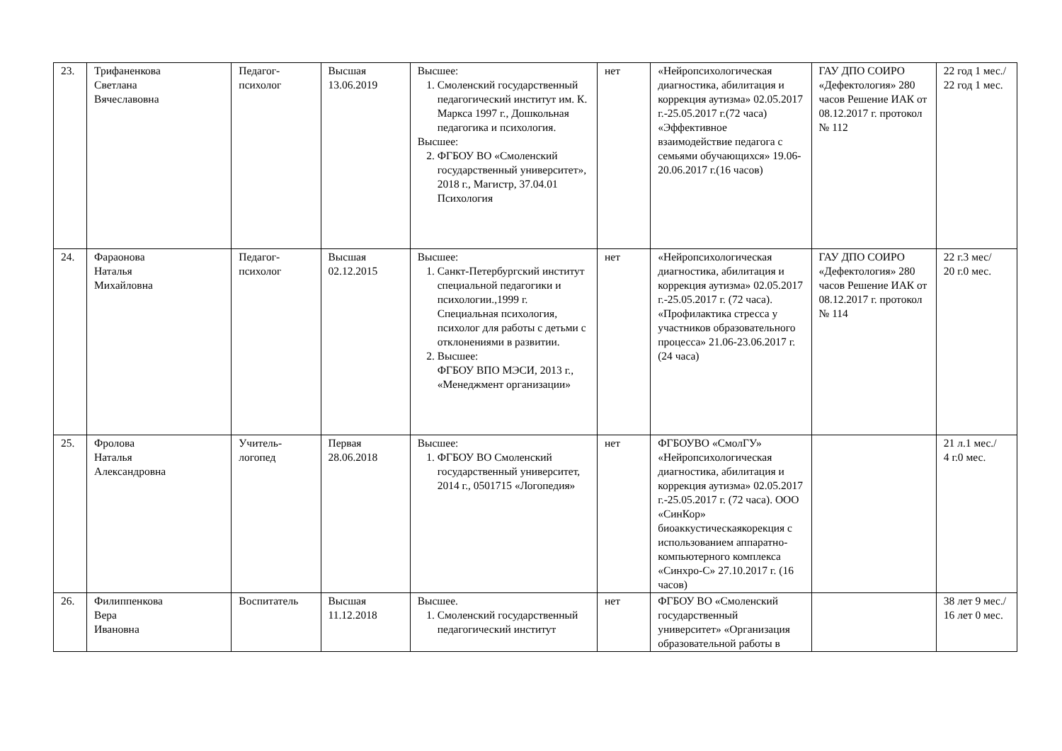| 23. | Трифаненкова Светлана Вячеславовна | Педагог-психолог | Высшая 13.06.2019 | Высшее: 1. Смоленский государственный педагогический институт им. К. Маркса 1997 г., Дошкольная педагогика и психология. Высшее: 2. ФГБОУ ВО «Смоленский государственный университет», 2018 г., Магистр, 37.04.01 Психология | нет | «Нейропсихологическая диагностика, абилитация и коррекция аутизма» 02.05.2017 г.-25.05.2017 г.(72 часа) «Эффективное взаимодействие педагога с семьями обучающихся» 19.06-20.06.2017 г.(16 часов) | ГАУ ДПО СОИРО «Дефектология» 280 часов Решение ИАК от 08.12.2017 г. протокол № 112 | 22 год 1 мес./ 22 год 1 мес. |
| 24. | Фараонова Наталья Михайловна | Педагог-психолог | Высшая 02.12.2015 | Высшее: 1. Санкт-Петербургский институт специальной педагогики и психологии.,1999 г. Специальная психология, психолог для работы с детьми с отклонениями в развитии. 2. Высшее: ФГБОУ ВПО МЭСИ, 2013 г., «Менеджмент организации» | нет | «Нейропсихологическая диагностика, абилитация и коррекция аутизма» 02.05.2017 г.-25.05.2017 г. (72 часа). «Профилактика стресса у участников образовательного процесса» 21.06-23.06.2017 г. (24 часа) | ГАУ ДПО СОИРО «Дефектология» 280 часов Решение ИАК от 08.12.2017 г. протокол № 114 | 22 г.3 мес/ 20 г.0 мес. |
| 25. | Фролова Наталья Александровна | Учитель-логопед | Первая 28.06.2018 | Высшее: 1. ФГБОУ ВО Смоленский государственный университет, 2014 г., 0501715 «Логопедия» | нет | ФГБОУВО «СмолГУ» «Нейропсихологическая диагностика, абилитация и коррекция аутизма» 02.05.2017 г.-25.05.2017 г. (72 часа). ООО «СинКор» биоаккустическаякорекция с использованием аппаратно-компьютерного комплекса «Синхро-С» 27.10.2017 г. (16 часов) | | 21 л.1 мес./ 4 г.0 мес. |
| 26. | Филиппенкова Вера Ивановна | Воспитатель | Высшая 11.12.2018 | Высшее. 1. Смоленский государственный педагогический институт | нет | ФГБОУ ВО «Смоленский государственный университет» «Организация образовательной работы в | | 38 лет 9 мес./ 16 лет 0 мес. |